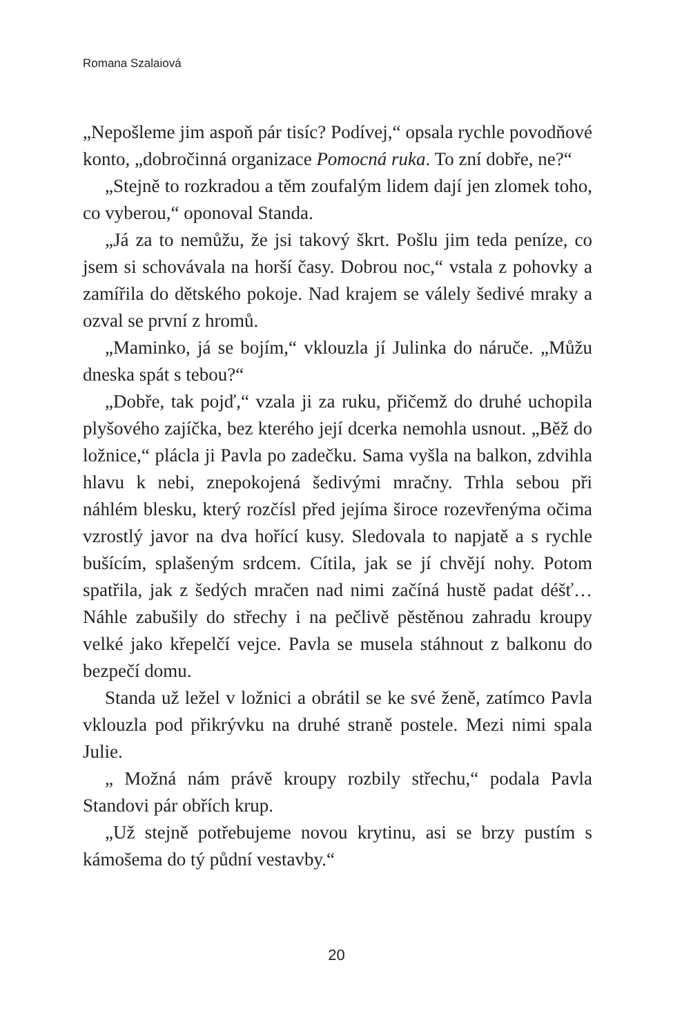Romana Szalaiová
„Nepošleme jim aspoň pár tisíc? Podívej,“ opsala rychle povodňové konto, „dobročinná organizace Pomocná ruka. To zní dobře, ne?“
„Stejně to rozkradou a těm zoufalým lidem dají jen zlomek toho, co vyberou,“ oponoval Standa.
„Já za to nemůžu, že jsi takový škrt. Pošlu jim teda peníze, co jsem si schovávala na horší časy. Dobrou noc,“ vstala z pohovky a zamířila do dětského pokoje. Nad krajem se válely šedivé mraky a ozval se první z hromů.
„Maminko, já se bojím,“ vklouzla jí Julinka do náruče. „Můžu dneska spát s tebou?“
„Dobře, tak pojď,“ vzala ji za ruku, přičemž do druhé uchopila plyšového zajíčka, bez kterého její dcerka nemohla usnout. „Běž do ložnice,“ plácla ji Pavla po zadečku. Sama vyšla na balkon, zdvihla hlavu k nebi, znepokojená šedivými mračny. Trhla sebou při náhlém blesku, který rozčísl před jejíma široce rozevřenýma očima vzrostlý javor na dva hořící kusy. Sledovala to napjatě a s rychle bušícím, splašeným srdcem. Cítila, jak se jí chvějí nohy. Potom spatřila, jak z šedých mračen nad nimi začíná hustě padat déšť… Náhle zabušily do střechy i na pečlivě pěstěnou zahradu kroupy velké jako křepelčí vejce. Pavla se musela stáhnout z balkonu do bezpečí domu.
Standa už ležel v ložnici a obrátil se ke své ženě, zatímco Pavla vklouzla pod přikrývku na druhé straně postele. Mezi nimi spala Julie.
„ Možná nám právě kroupy rozbily střechu,“ podala Pavla Standovi pár obřích krup.
„Už stejně potřebujeme novou krytinu, asi se brzy pustím s kámošema do tý půdní vestavby.“
20